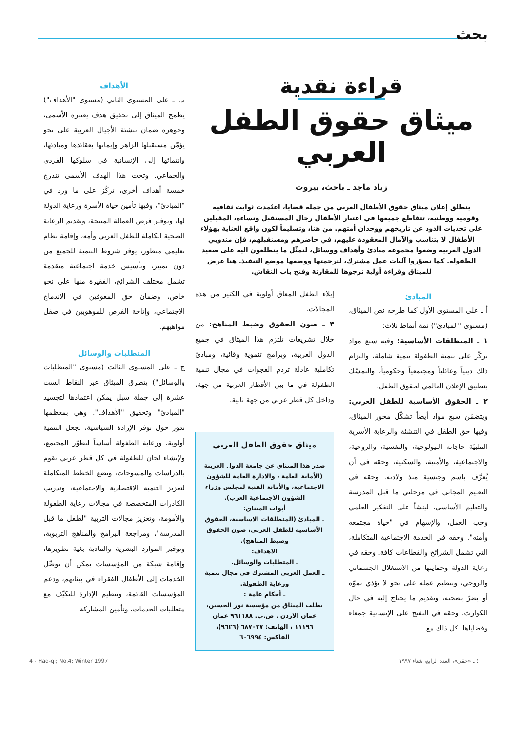بحث
قراءة نقدية
ميثاق حقوق الطفل العربي
زياد ماجد ـ باحث، بيروت
ينطلق إعلان ميثاق حقوق الأطفال العربي من جملة قضايا، اعتُمدت ثوابت ثقافية وقومية ووطنية، تتقاطع جميعها في اعتبار الأطفال رجال المستقبل ونساءه، المقبلين على تحديات الذود عن تاريخهم ووجدان أمتهم. من هنا، وتسليماً لكون واقع العناية بهؤلاء الأطفال لا يتناسب والآمال المعقودة عليهم، في حاضرهم ومستقبلهم، فإن مندوبي الدول العربية وضعوا مجموعة مبادئ وأهداف ووسائل، لتمثّل ما يتطلعون اليه على صعيد الطفولة. كما تصوّروا آليات عمل مشترك، لترجمتها ووضعها موضع التنفيذ. هنا عرض للميثاق وقراءة أولية نرجوها للمقارنة وفتح باب النقاش.
المبادئ
أ ـ على المستوى الأول كما طرحه نص الميثاق، (مستوى "المبادئ") ثمة أنماط ثلاث:
١ ـ المنطلقات الأساسية: وفيه سبع مواد تركّز على تنمية الطفولة تنمية شاملة، والتزام ذلك دينياً وعائلياً ومجتمعياً وحكومياً، والتمسّك بتطبيق الإعلان العالمي لحقوق الطفل.
٢ ـ الحقوق الأساسية للطفل العربي: ويتضمّن سبع مواد أيضاً تشكّل محور الميثاق، وفيها حق الطفل في التنشئة والرعاية الأسرية الملبيّة حاجاته البيولوجية، والنفسية، والروحية، والاجتماعية، والأمنية، والسكنية، وحقه في أن يُعرَّف باسم وجنسية منذ ولادته. وحقه في التعليم المجاني في مرحلتي ما قبل المدرسة والتعليم الأساسي، لينشأ على التفكير العلمي وحب العمل، والإسهام في "حياة مجتمعه وأمته". وحقه في الخدمة الاجتماعية المتكاملة، التي تشمل الشرائح والقطاعات كافة. وحقه في رعاية الدولة وحمايتها من الاستغلال الجسماني والروحي، وتنظيم عمله على نحو لا يؤذي نموّه أو يضرّ بصحته، وتقديم ما يحتاج إليه في حال الكوارث. وحقه في التفتح على الإنسانية جمعاء وقضاياها. كل ذلك مع
إيلاء الطفل المعاق أولوية في الكثير من هذه المجالات.
٣ ـ صون الحقوق وضبط المناهج: من خلال تشريعات تلتزم هذا الميثاق في جميع الدول العربية، وبرامج تنموية وقائية، ومبادئ تكاملية عادلة تردم الفجوات في مجال تنمية الطفولة في ما بين الأقطار العربية من جهة، وداخل كل قطر عربي من جهة ثانية.
ميثاق حقوق الطفل العربي
صدر هذا الميثاق عن جامعة الدول العربية (الأمانة العامة ، والادارة العامة للشؤون الاجتماعية، والأمانة الفنية لمجلس وزراء الشؤون الاجتماعية العرب).
أبواب الميثاق:
ـ المبادئ (المنطلقات الاساسية، الحقوق الأساسية للطفل العربي، صون الحقوق وضبط المناهج).
الاهداف:
ـ المتطلبات والوسائل.
ـ العمل العربي المشترك في مجال تنمية ورعاية الطفولة.
ـ أحكام عامة :
يطلب الميثاق من مؤسسة نور الحسين، عمان الاردن . ص.ب. ٩٦١١٨٨ عمان ١١١٩٦ ، الهاتف: ٦٨٧٠٣٧ (٩٦٢٦)، الفاكس: ٦٠٦٩٩٤
الأهداف
ب ـ على المستوى الثاني (مستوى "الأهداف") يطمح الميثاق إلى تحقيق هدف يعتبره الأسمى، وجوهره ضمان تنشئة الأجيال العربية على نحو يؤمّن مستقبلها الزاهر وإيمانها بعقائدها ومبادئها، وانتمائها إلى الإنسانية في سلوكها الفردي والجماعي. وتحت هذا الهدف الأسمى تندرج خمسة أهداف أخرى، تركّز على ما ورد في "المبادئ"، وفيها تأمين حياة الأسرة ورعاية الدولة لها، وتوفير فرص العمالة المنتجة، وتقديم الرعاية الصحية الكاملة للطفل العربي وأمه، وإقامة نظام تعليمي متطور، يوفر شروط التنمية للجميع من دون تمييز، وتأسيس خدمة اجتماعية متقدمة تشمل مختلف الشرائح، الفقيرة منها على نحو خاص، وضمان حق المعوقين في الاندماج الاجتماعي، وإتاحة الفرص للموهوبين في صقل مواهبهم.
المتطلبات والوسائل
ج ـ على المستوى الثالث (مستوى "المتطلبات والوسائل") يتطرق الميثاق عبر النقاط الست عشرة إلى جملة سبل يمكن اعتمادها لتجسيد "المبادئ" وتحقيق "الأهداف". وهي بمعظمها تدور حول توفر الإرادة السياسية، لجعل التنمية أولوية، ورعاية الطفولة أساساً لتطوّر المجتمع، ولإنشاء لجان للطفولة في كل قطر عربي تقوم بالدراسات والمسوحات، وتضع الخطط المتكاملة لتعزيز التنمية الاقتصادية والاجتماعية، وتدريب الكادرات المتخصصة في مجالات رعاية الطفولة والأمومة، وتعزيز مجالات التربية "لطفل ما قبل المدرسة"، ومراجعة البرامج والمناهج التربوية، وتوفير الموارد البشرية والمادية بغية تطويرها، وإقامة شبكة من المؤسسات يمكن أن توصِّل الخدمات إلى الأطفال الفقراء في بيئاتهم، ودعم المؤسسات القائمة، وتنظيم الإدارة للتكيّف مع متطلبات الخدمات، وتأمين المشاركة
٤ ـ «حقي»، العدد الرابع، شتاء ١٩٩٧ 4 - Haq-qi; No.4; Winter 1997